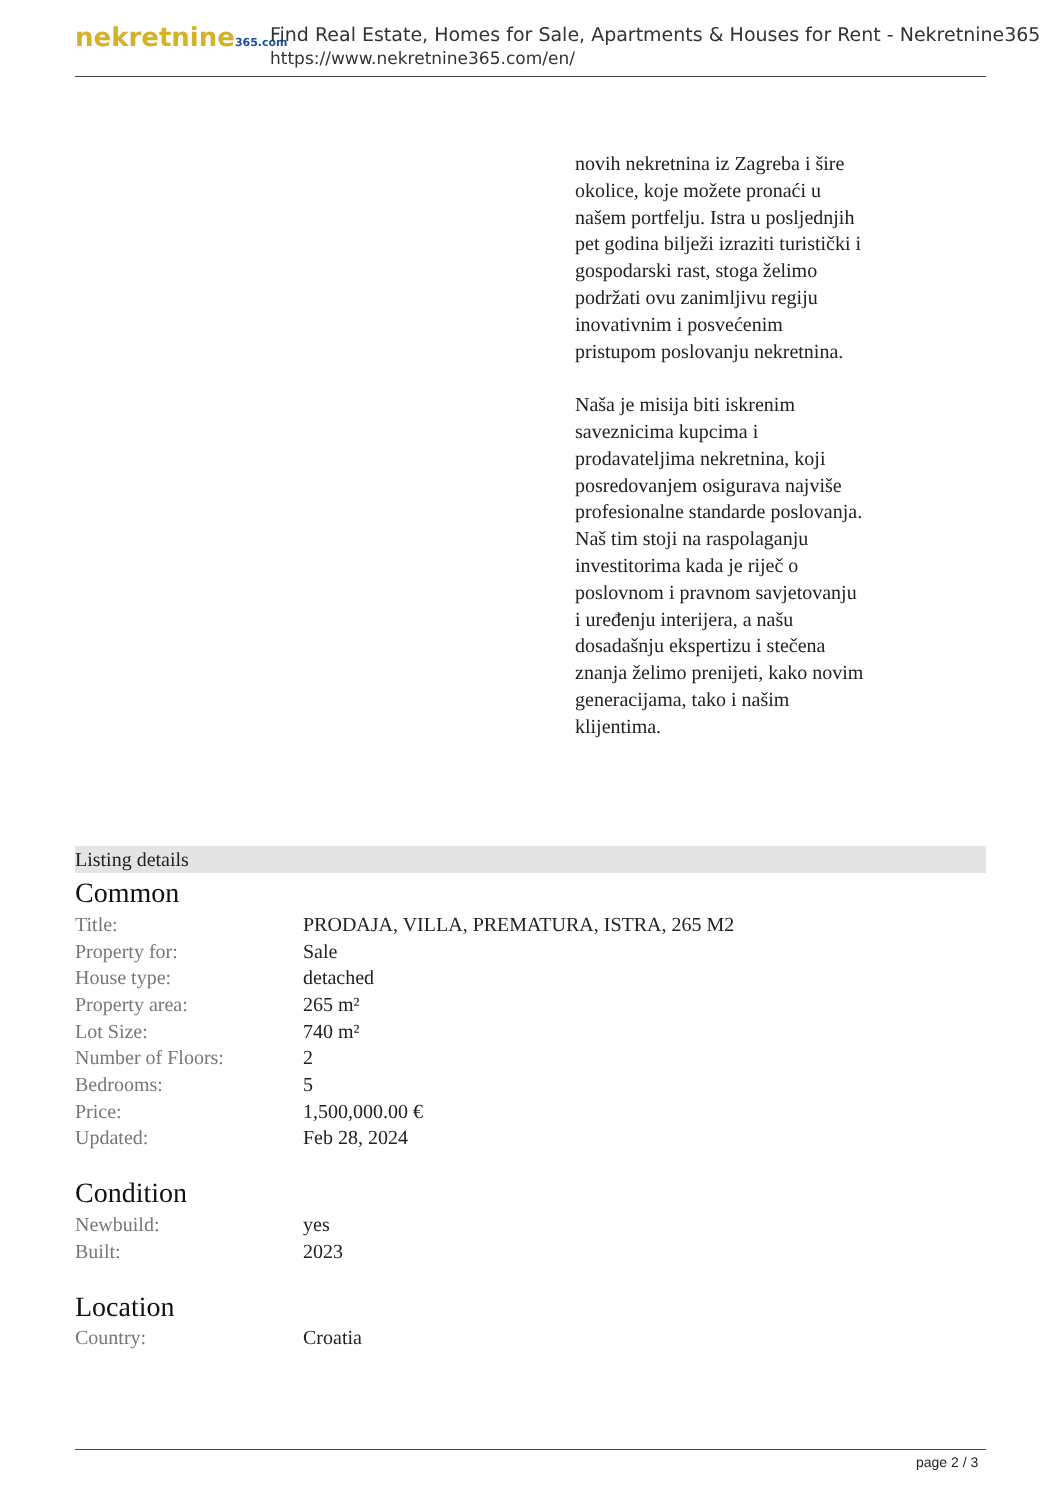nekretnine365.com
Find Real Estate, Homes for Sale, Apartments & Houses for Rent - Nekretnine365
https://www.nekretnine365.com/en/
novih nekretnina iz Zagreba i šire okolice, koje možete pronaći u našem portfelju. Istra u posljednjih pet godina bilježi izraziti turistički i gospodarski rast, stoga želimo podržati ovu zanimljivu regiju inovativnim i posvećenim pristupom poslovanju nekretnina.
Naša je misija biti iskrenim saveznicima kupcima i prodavateljima nekretnina, koji posredovanjem osigurava najviše profesionalne standarde poslovanja.
Naš tim stoji na raspolaganju investitorima kada je riječ o poslovnom i pravnom savjetovanju i uređenju interijera, a našu dosadašnju ekspertizu i stečena znanja želimo prenijeti, kako novim generacijama, tako i našim klijentima.
Listing details
Common
| Title: | PRODAJA, VILLA, PREMATURA, ISTRA, 265 M2 |
| Property for: | Sale |
| House type: | detached |
| Property area: | 265 m² |
| Lot Size: | 740 m² |
| Number of Floors: | 2 |
| Bedrooms: | 5 |
| Price: | 1,500,000.00 € |
| Updated: | Feb 28, 2024 |
Condition
| Newbuild: | yes |
| Built: | 2023 |
Location
| Country: | Croatia |
page 2 / 3